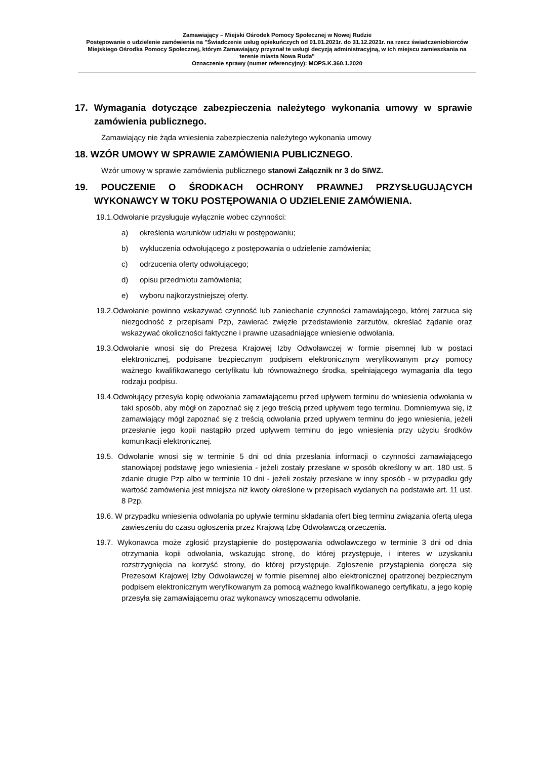Zamawiający – Miejski Ośrodek Pomocy Społecznej w Nowej Rudzie
Postępowanie o udzielenie zamówienia na "Świadczenie usług opiekuńczych od 01.01.2021r. do 31.12.2021r. na rzecz świadczeniobiorców Miejskiego Ośrodka Pomocy Społecznej, którym Zamawiający przyznał te usługi decyzją administracyjną, w ich miejscu zamieszkania na terenie miasta Nowa Ruda"
Oznaczenie sprawy (numer referencyjny): MOPS.K.360.1.2020
17. Wymagania dotyczące zabezpieczenia należytego wykonania umowy w sprawie zamówienia publicznego.
Zamawiający nie żąda wniesienia zabezpieczenia należytego wykonania umowy
18. WZÓR UMOWY W SPRAWIE ZAMÓWIENIA PUBLICZNEGO.
Wzór umowy w sprawie zamówienia publicznego stanowi Załącznik nr 3 do SIWZ.
19. POUCZENIE O ŚRODKACH OCHRONY PRAWNEJ PRZYSŁUGUJĄCYCH WYKONAWCY W TOKU POSTĘPOWANIA O UDZIELENIE ZAMÓWIENIA.
19.1.Odwołanie przysługuje wyłącznie wobec czynności:
a) określenia warunków udziału w postępowaniu;
b) wykluczenia odwołującego z postępowania o udzielenie zamówienia;
c) odrzucenia oferty odwołującego;
d) opisu przedmiotu zamówienia;
e) wyboru najkorzystniejszej oferty.
19.2.Odwołanie powinno wskazywać czynność lub zaniechanie czynności zamawiającego, której zarzuca się niezgodność z przepisami Pzp, zawierać zwięzłe przedstawienie zarzutów, określać żądanie oraz wskazywać okoliczności faktyczne i prawne uzasadniające wniesienie odwołania.
19.3.Odwołanie wnosi się do Prezesa Krajowej Izby Odwoławczej w formie pisemnej lub w postaci elektronicznej, podpisane bezpiecznym podpisem elektronicznym weryfikowanym przy pomocy ważnego kwalifikowanego certyfikatu lub równoważnego środka, spełniającego wymagania dla tego rodzaju podpisu.
19.4.Odwołujący przesyła kopię odwołania zamawiającemu przed upływem terminu do wniesienia odwołania w taki sposób, aby mógł on zapoznać się z jego treścią przed upływem tego terminu. Domniemywa się, iż zamawiający mógł zapoznać się z treścią odwołania przed upływem terminu do jego wniesienia, jeżeli przesłanie jego kopii nastąpiło przed upływem terminu do jego wniesienia przy użyciu środków komunikacji elektronicznej.
19.5. Odwołanie wnosi się w terminie 5 dni od dnia przesłania informacji o czynności zamawiającego stanowiącej podstawę jego wniesienia - jeżeli zostały przesłane w sposób określony w art. 180 ust. 5 zdanie drugie Pzp albo w terminie 10 dni - jeżeli zostały przesłane w inny sposób - w przypadku gdy wartość zamówienia jest mniejsza niż kwoty określone w przepisach wydanych na podstawie art. 11 ust. 8 Pzp.
19.6. W przypadku wniesienia odwołania po upływie terminu składania ofert bieg terminu związania ofertą ulega zawieszeniu do czasu ogłoszenia przez Krajową Izbę Odwoławczą orzeczenia.
19.7. Wykonawca może zgłosić przystąpienie do postępowania odwoławczego w terminie 3 dni od dnia otrzymania kopii odwołania, wskazując stronę, do której przystępuje, i interes w uzyskaniu rozstrzygnięcia na korzyść strony, do której przystępuje. Zgłoszenie przystąpienia doręcza się Prezesowi Krajowej Izby Odwoławczej w formie pisemnej albo elektronicznej opatrzonej bezpiecznym podpisem elektronicznym weryfikowanym za pomocą ważnego kwalifikowanego certyfikatu, a jego kopię przesyła się zamawiającemu oraz wykonawcy wnoszącemu odwołanie.